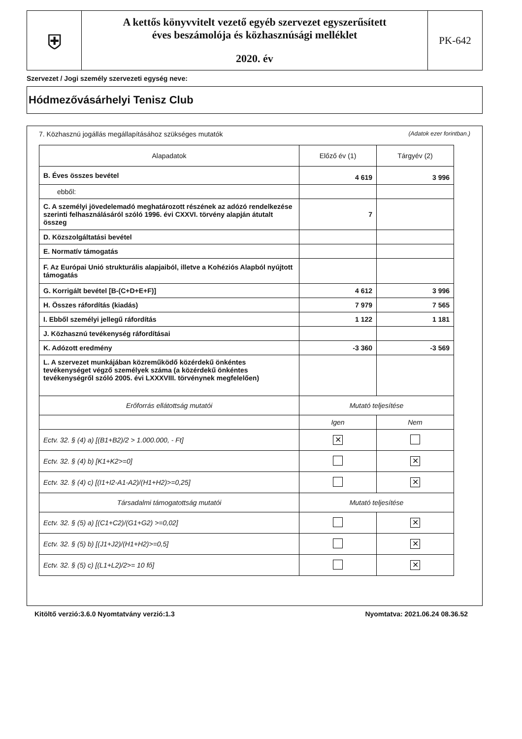⛨
A kettős könyvvitelt vezető egyéb szervezet egyszerűsített
éves beszámolója és közhasznúsági melléklet
2020. év
PK-642
Szervezet / Jogi személy szervezeti egység neve:
Hódmezővásárhelyi Tenisz Club
7. Közhasznú jogállás megállapításához szükséges mutatók (Adatok ezer forintban.)
| Alapadatok | Előző év (1) | Tárgyév (2) |
| --- | --- | --- |
| B. Éves összes bevétel | 4 619 | 3 996 |
| ebből: | | |
| C. A személyi jövedelemadó meghatározott részének az adózó rendelkezése szerinti felhasználásáról szóló 1996. évi CXXVI. törvény alapján átutalt összeg | 7 | |
| D. Közszolgáltatási bevétel | | |
| E. Normatív támogatás | | |
| F. Az Európai Unió strukturális alapjaiból, illetve a Kohéziós Alapból nyújtott támogatás | | |
| G. Korrigált bevétel [B-(C+D+E+F)] | 4 612 | 3 996 |
| H. Összes ráfordítás (kiadás) | 7 979 | 7 565 |
| I. Ebből személyi jellegű ráfordítás | 1 122 | 1 181 |
| J. Közhasznú tevékenység ráfordításai | | |
| K. Adózott eredmény | -3 360 | -3 569 |
| L. A szervezet munkájában közreműködő közérdekű önkéntes tevékenységet végző személyek száma (a közérdekű önkéntes tevékenységről szóló 2005. évi LXXXVIII. törvénynek megfelelően) | | |
| Erőforrás ellátottság mutatói | Mutató teljesítése | |
| | Igen | Nem |
| Ectv. 32. § (4) a) [(B1+B2)/2 > 1.000.000, - Ft] | ✕ | |
| Ectv. 32. § (4) b) [K1+K2>=0] | | ✕ |
| Ectv. 32. § (4) c) [(I1+I2-A1-A2)/(H1+H2)>=0,25] | | ✕ |
| Társadalmi támogatottság mutatói | Mutató teljesítése | |
| Ectv. 32. § (5) a) [(C1+C2)/(G1+G2) >=0,02] | | ✕ |
| Ectv. 32. § (5) b) [(J1+J2)/(H1+H2)>=0,5] | | ✕ |
| Ectv. 32. § (5) c) [(L1+L2)/2>= 10 fő] | | ✕ |
Kitöltő verzió:3.6.0 Nyomtatvány verzió:1.3 Nyomtatva: 2021.06.24 08.36.52